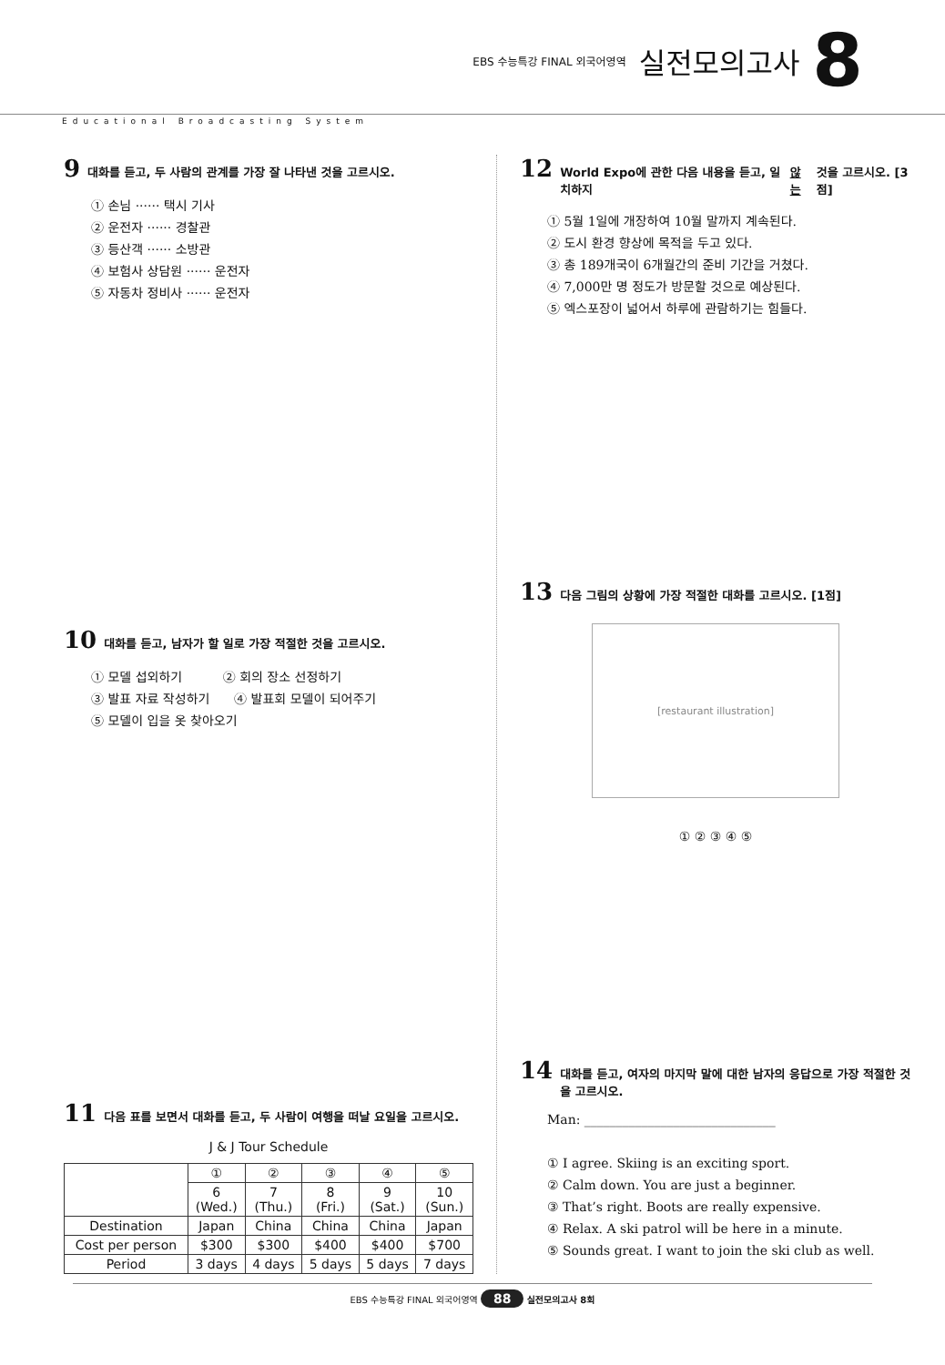EBS 수능특강 FINAL 외국어영역 실전모의고사 8
Educational Broadcasting System
9 대화를 듣고, 두 사람의 관계를 가장 잘 나타낸 것을 고르시오.
① 손님 ······ 택시 기사
② 운전자 ······ 경찰관
③ 등산객 ······ 소방관
④ 보험사 상담원 ······ 운전자
⑤ 자동차 정비사 ······ 운전자
10 대화를 듣고, 남자가 할 일로 가장 적절한 것을 고르시오.
① 모델 섭외하기 ② 회의 장소 선정하기
③ 발표 자료 작성하기 ④ 발표회 모델이 되어주기
⑤ 모델이 입을 옷 찾아오기
11 다음 표를 보면서 대화를 듣고, 두 사람이 여행을 떠날 요일을 고르시오.
J & J Tour Schedule
| | ① | ② | ③ | ④ | ⑤ |
| --- | --- | --- | --- | --- | --- |
| | 6 (Wed.) | 7 (Thu.) | 8 (Fri.) | 9 (Sat.) | 10 (Sun.) |
| Destination | Japan | China | China | China | Japan |
| Cost per person | $300 | $300 | $400 | $400 | $700 |
| Period | 3 days | 4 days | 5 days | 5 days | 7 days |
12 World Expo에 관한 다음 내용을 듣고, 일치하지 않는 것을 고르시오. [3점]
① 5월 1일에 개장하여 10월 말까지 계속된다.
② 도시 환경 향상에 목적을 두고 있다.
③ 총 189개국이 6개월간의 준비 기간을 거쳤다.
④ 7,000만 명 정도가 방문할 것으로 예상된다.
⑤ 엑스포장이 넓어서 하루에 관람하기는 힘들다.
13 다음 그림의 상황에 가장 적절한 대화를 고르시오. [1점]
[restaurant illustration]
① ② ③ ④ ⑤
14 대화를 듣고, 여자의 마지막 말에 대한 남자의 응답으로 가장 적절한 것을 고르시오.
Man: ______________________________
① I agree. Skiing is an exciting sport.
② Calm down. You are just a beginner.
③ That’s right. Boots are really expensive.
④ Relax. A ski patrol will be here in a minute.
⑤ Sounds great. I want to join the ski club as well.
EBS 수능특강 FINAL 외국어영역 88 실전모의고사 8회